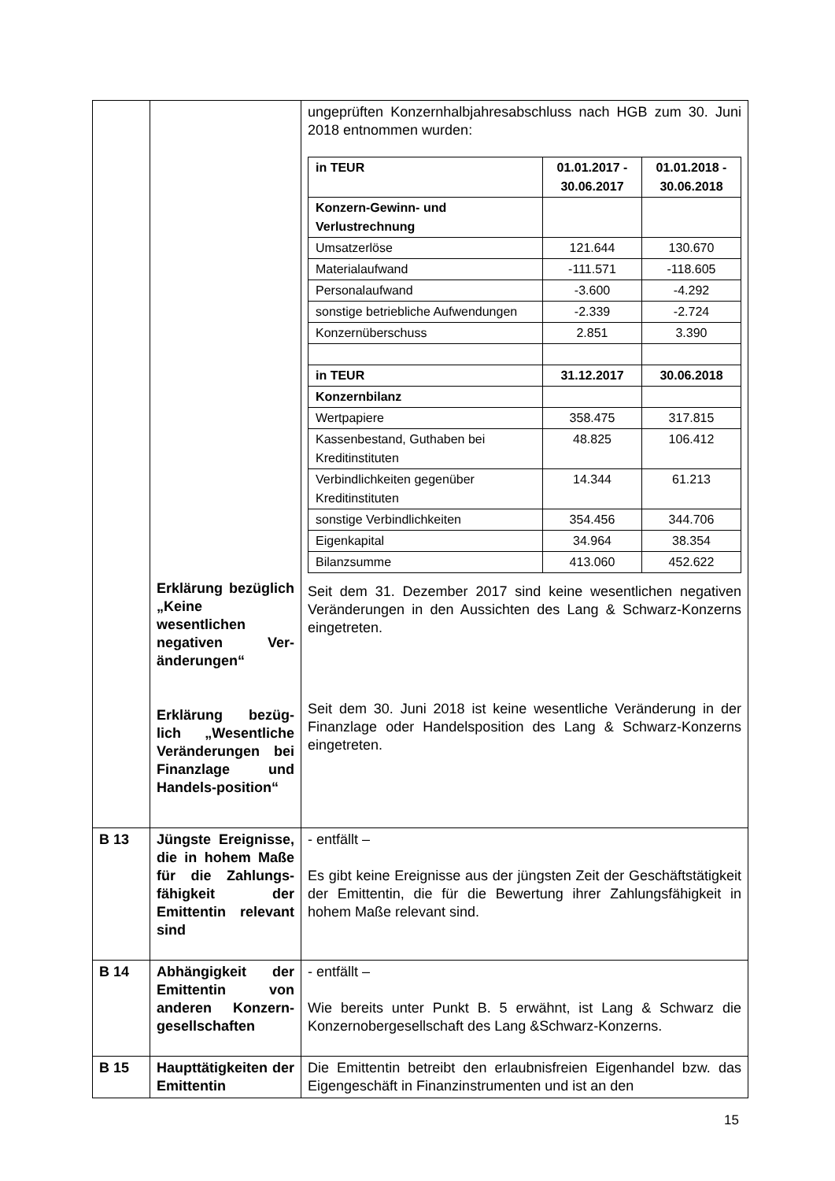| | Erklärung bezüglich „Keine wesentlichen negativen Ver-änderungen“ Erklärung bezüg-lich „Wesentliche Veränderungen bei Finanzlage und Handels-position“ | ungeprüften Konzernhalbjahresabschluss nach HGB zum 30. Juni 2018 entnommen wurden: / in TEUR / 01.01.2017 - 30.06.2017 / 01.01.2018 - 30.06.2018 / / --- / --- / --- / / Konzern-Gewinn- und Verlustrechnung / / / / Umsatzerlöse / 121.644 / 130.670 / / Materialaufwand / -111.571 / -118.605 / / Personalaufwand / -3.600 / -4.292 / / sonstige betriebliche Aufwendungen / -2.339 / -2.724 / / Konzernüberschuss / 2.851 / 3.390 / / in TEUR / 31.12.2017 / 30.06.2018 / / Konzernbilanz / / / / Wertpapiere / 358.475 / 317.815 / / Kassenbestand, Guthaben bei Kreditinstituten / 48.825 / 106.412 / / Verbindlichkeiten gegenüber Kreditinstituten / 14.344 / 61.213 / / sonstige Verbindlichkeiten / 354.456 / 344.706 / / Eigenkapital / 34.964 / 38.354 / / Bilanzsumme / 413.060 / 452.622 / Seit dem 31. Dezember 2017 sind keine wesentlichen negativen Veränderungen in den Aussichten des Lang & Schwarz-Konzerns eingetreten. Seit dem 30. Juni 2018 ist keine wesentliche Veränderung in der Finanzlage oder Handelsposition des Lang & Schwarz-Konzerns eingetreten. |
| B 13 | Jüngste Ereignisse, die in hohem Maße für die Zahlungs-fähigkeit der Emittentin relevant sind | - entfällt – Es gibt keine Ereignisse aus der jüngsten Zeit der Geschäftstätigkeit der Emittentin, die für die Bewertung ihrer Zahlungsfähigkeit in hohem Maße relevant sind. |
| B 14 | Abhängigkeit der Emittentin von anderen Konzern-gesellschaften | - entfällt – Wie bereits unter Punkt B. 5 erwähnt, ist Lang & Schwarz die Konzernobergesellschaft des Lang &Schwarz-Konzerns. |
| B 15 | Haupttätigkeiten der Emittentin | Die Emittentin betreibt den erlaubnisfreien Eigenhandel bzw. das Eigengeschäft in Finanzinstrumenten und ist an den |
15